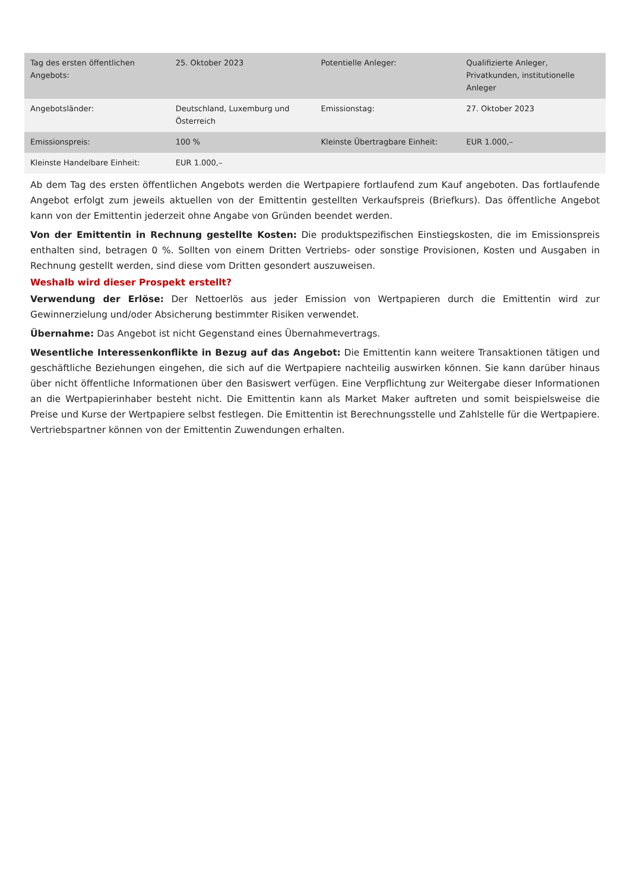| Tag des ersten öffentlichen Angebots: | 25. Oktober 2023 | Potentielle Anleger: | Qualifizierte Anleger, Privatkunden, institutionelle Anleger |
| Angebotsländer: | Deutschland, Luxemburg und Österreich | Emissionstag: | 27. Oktober 2023 |
| Emissionspreis: | 100 % | Kleinste Übertragbare Einheit: | EUR 1.000,– |
| Kleinste Handelbare Einheit: | EUR 1.000,– | | |
Ab dem Tag des ersten öffentlichen Angebots werden die Wertpapiere fortlaufend zum Kauf angeboten. Das fortlaufende Angebot erfolgt zum jeweils aktuellen von der Emittentin gestellten Verkaufspreis (Briefkurs). Das öffentliche Angebot kann von der Emittentin jederzeit ohne Angabe von Gründen beendet werden.
Von der Emittentin in Rechnung gestellte Kosten: Die produktspezifischen Einstiegskosten, die im Emissionspreis enthalten sind, betragen 0 %. Sollten von einem Dritten Vertriebs- oder sonstige Provisionen, Kosten und Ausgaben in Rechnung gestellt werden, sind diese vom Dritten gesondert auszuweisen.
Weshalb wird dieser Prospekt erstellt?
Verwendung der Erlöse: Der Nettoerlös aus jeder Emission von Wertpapieren durch die Emittentin wird zur Gewinnerzielung und/oder Absicherung bestimmter Risiken verwendet.
Übernahme: Das Angebot ist nicht Gegenstand eines Übernahmevertrags.
Wesentliche Interessenkonflikte in Bezug auf das Angebot: Die Emittentin kann weitere Transaktionen tätigen und geschäftliche Beziehungen eingehen, die sich auf die Wertpapiere nachteilig auswirken können. Sie kann darüber hinaus über nicht öffentliche Informationen über den Basiswert verfügen. Eine Verpflichtung zur Weitergabe dieser Informationen an die Wertpapierinhaber besteht nicht. Die Emittentin kann als Market Maker auftreten und somit beispielsweise die Preise und Kurse der Wertpapiere selbst festlegen. Die Emittentin ist Berechnungsstelle und Zahlstelle für die Wertpapiere. Vertriebspartner können von der Emittentin Zuwendungen erhalten.